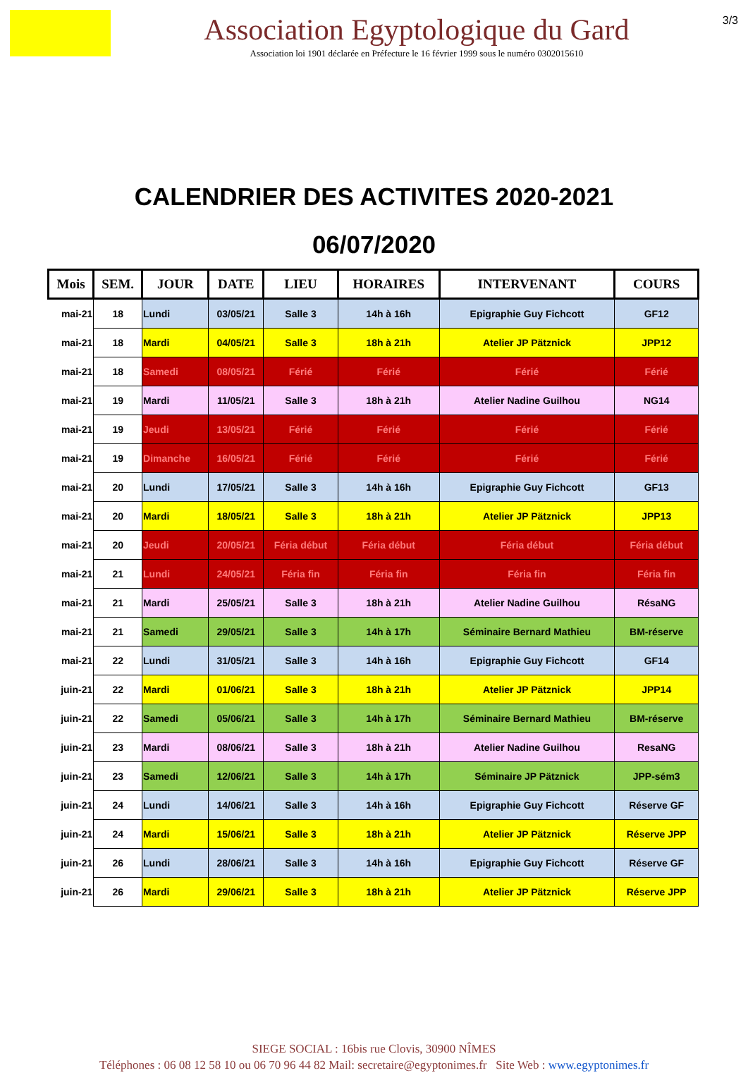Association Egyptologique du Gard
Association loi 1901 déclarée en Préfecture le 16 février 1999 sous le numéro 0302015610
3/3
CALENDRIER DES ACTIVITES 2020-2021
06/07/2020
| Mois | SEM. | JOUR | DATE | LIEU | HORAIRES | INTERVENANT | COURS |
| --- | --- | --- | --- | --- | --- | --- | --- |
| mai-21 | 18 | Lundi | 03/05/21 | Salle 3 | 14h à 16h | Epigraphie Guy Fichcott | GF12 |
| mai-21 | 18 | Mardi | 04/05/21 | Salle 3 | 18h à 21h | Atelier JP Pätznick | JPP12 |
| mai-21 | 18 | Samedi | 08/05/21 | Férié | Férié | Férié | Férié |
| mai-21 | 19 | Mardi | 11/05/21 | Salle 3 | 18h à 21h | Atelier Nadine Guilhou | NG14 |
| mai-21 | 19 | Jeudi | 13/05/21 | Férié | Férié | Férié | Férié |
| mai-21 | 19 | Dimanche | 16/05/21 | Férié | Férié | Férié | Férié |
| mai-21 | 20 | Lundi | 17/05/21 | Salle 3 | 14h à 16h | Epigraphie Guy Fichcott | GF13 |
| mai-21 | 20 | Mardi | 18/05/21 | Salle 3 | 18h à 21h | Atelier JP Pätznick | JPP13 |
| mai-21 | 20 | Jeudi | 20/05/21 | Féria début | Féria début | Féria début | Féria début |
| mai-21 | 21 | Lundi | 24/05/21 | Féria fin | Féria fin | Féria fin | Féria fin |
| mai-21 | 21 | Mardi | 25/05/21 | Salle 3 | 18h à 21h | Atelier Nadine Guilhou | RésaNG |
| mai-21 | 21 | Samedi | 29/05/21 | Salle 3 | 14h à 17h | Séminaire Bernard Mathieu | BM-réserve |
| mai-21 | 22 | Lundi | 31/05/21 | Salle 3 | 14h à 16h | Epigraphie Guy Fichcott | GF14 |
| juin-21 | 22 | Mardi | 01/06/21 | Salle 3 | 18h à 21h | Atelier JP Pätznick | JPP14 |
| juin-21 | 22 | Samedi | 05/06/21 | Salle 3 | 14h à 17h | Séminaire Bernard Mathieu | BM-réserve |
| juin-21 | 23 | Mardi | 08/06/21 | Salle 3 | 18h à 21h | Atelier Nadine Guilhou | ResaNG |
| juin-21 | 23 | Samedi | 12/06/21 | Salle 3 | 14h à 17h | Séminaire JP Pätznick | JPP-sém3 |
| juin-21 | 24 | Lundi | 14/06/21 | Salle 3 | 14h à 16h | Epigraphie Guy Fichcott | Réserve GF |
| juin-21 | 24 | Mardi | 15/06/21 | Salle 3 | 18h à 21h | Atelier JP Pätznick | Réserve JPP |
| juin-21 | 26 | Lundi | 28/06/21 | Salle 3 | 14h à 16h | Epigraphie Guy Fichcott | Réserve GF |
| juin-21 | 26 | Mardi | 29/06/21 | Salle 3 | 18h à 21h | Atelier JP Pätznick | Réserve JPP |
SIEGE SOCIAL : 16bis rue Clovis, 30900 NÎMES
Téléphones : 06 08 12 58 10 ou 06 70 96 44 82 Mail: secretaire@egyptonimes.fr Site Web : www.egyptonimes.fr